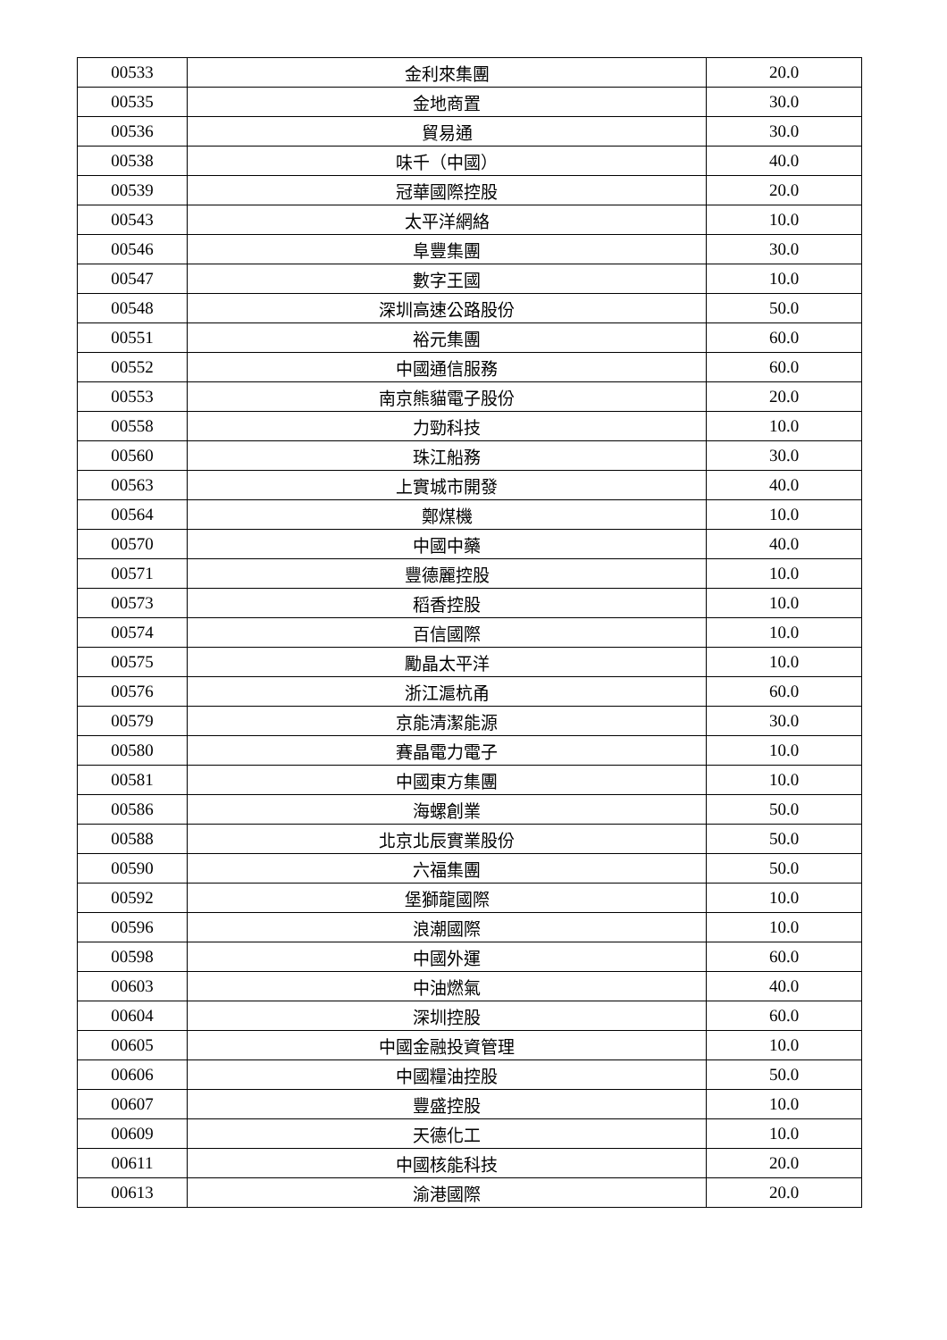| 00533 | 金利來集團 | 20.0 |
| 00535 | 金地商置 | 30.0 |
| 00536 | 貿易通 | 30.0 |
| 00538 | 味千（中國） | 40.0 |
| 00539 | 冠華國際控股 | 20.0 |
| 00543 | 太平洋網絡 | 10.0 |
| 00546 | 阜豐集團 | 30.0 |
| 00547 | 數字王國 | 10.0 |
| 00548 | 深圳高速公路股份 | 50.0 |
| 00551 | 裕元集團 | 60.0 |
| 00552 | 中國通信服務 | 60.0 |
| 00553 | 南京熊貓電子股份 | 20.0 |
| 00558 | 力勁科技 | 10.0 |
| 00560 | 珠江船務 | 30.0 |
| 00563 | 上實城市開發 | 40.0 |
| 00564 | 鄭煤機 | 10.0 |
| 00570 | 中國中藥 | 40.0 |
| 00571 | 豐德麗控股 | 10.0 |
| 00573 | 稻香控股 | 10.0 |
| 00574 | 百信國際 | 10.0 |
| 00575 | 勵晶太平洋 | 10.0 |
| 00576 | 浙江滬杭甬 | 60.0 |
| 00579 | 京能清潔能源 | 30.0 |
| 00580 | 賽晶電力電子 | 10.0 |
| 00581 | 中國東方集團 | 10.0 |
| 00586 | 海螺創業 | 50.0 |
| 00588 | 北京北辰實業股份 | 50.0 |
| 00590 | 六福集團 | 50.0 |
| 00592 | 堡獅龍國際 | 10.0 |
| 00596 | 浪潮國際 | 10.0 |
| 00598 | 中國外運 | 60.0 |
| 00603 | 中油燃氣 | 40.0 |
| 00604 | 深圳控股 | 60.0 |
| 00605 | 中國金融投資管理 | 10.0 |
| 00606 | 中國糧油控股 | 50.0 |
| 00607 | 豐盛控股 | 10.0 |
| 00609 | 天德化工 | 10.0 |
| 00611 | 中國核能科技 | 20.0 |
| 00613 | 渝港國際 | 20.0 |